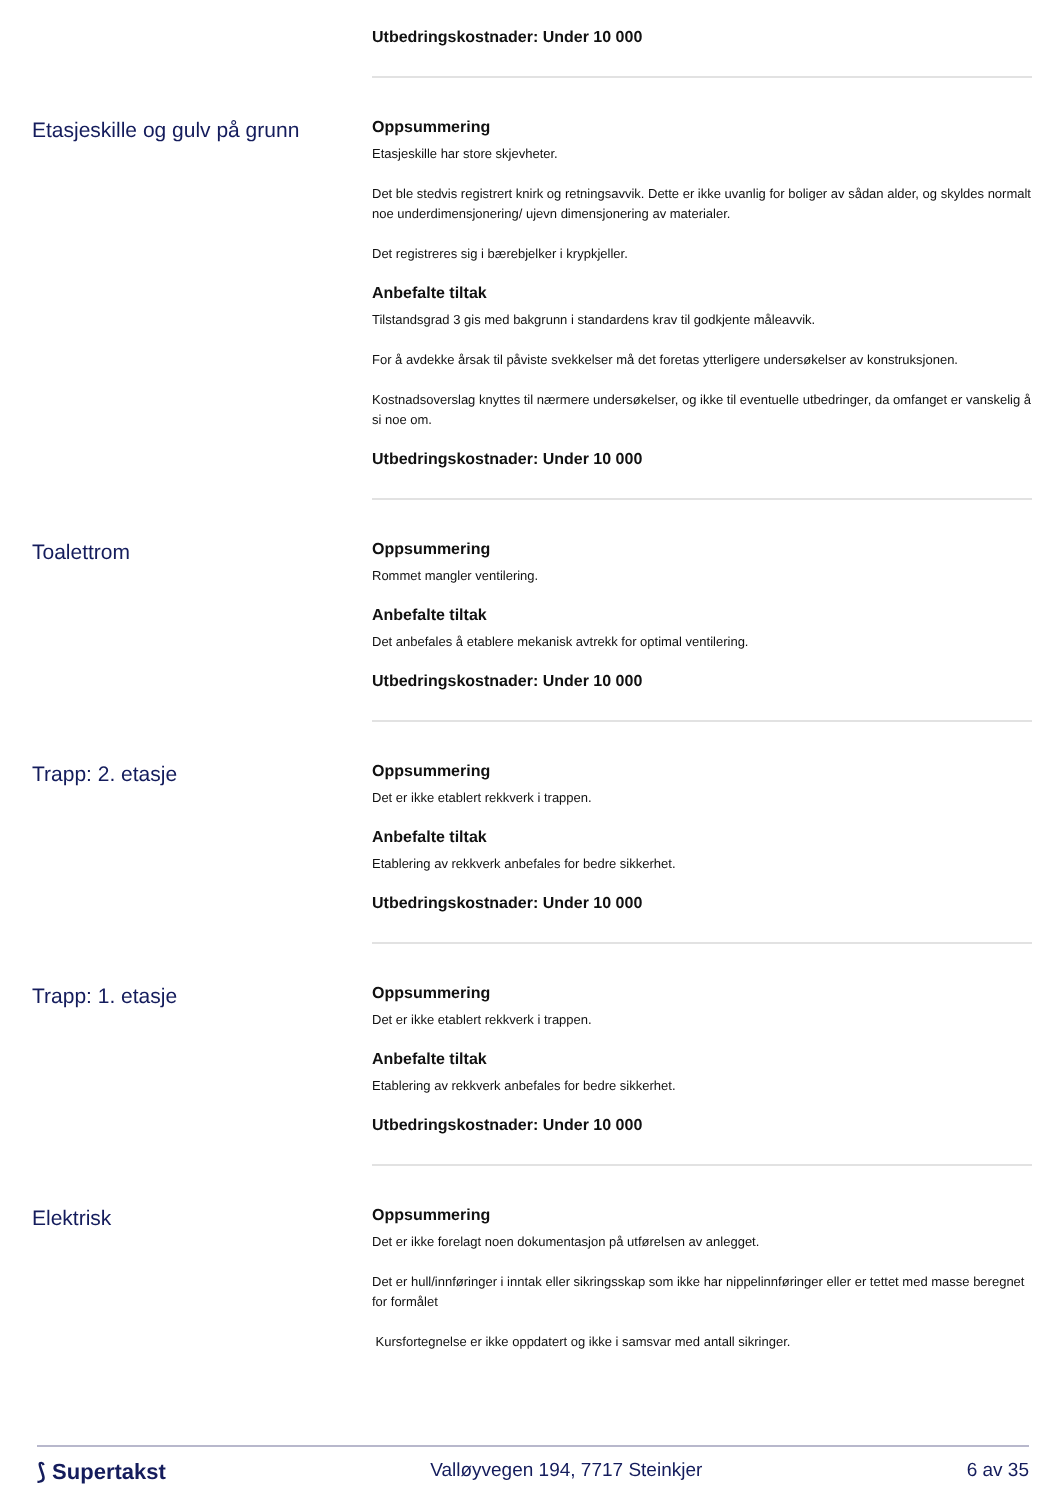Utbedringskostnader: Under 10 000
Etasjeskille og gulv på grunn
Oppsummering
Etasjeskille har store skjevheter.
Det ble stedvis registrert knirk og retningsavvik. Dette er ikke uvanlig for boliger av sådan alder, og skyldes normalt noe underdimensjonering/ ujevn dimensjonering av materialer.
Det registreres sig i bærebjelker i krypkjeller.
Anbefalte tiltak
Tilstandsgrad 3 gis med bakgrunn i standardens krav til godkjente måleavvik.
For å avdekke årsak til påviste svekkelser må det foretas ytterligere undersøkelser av konstruksjonen.
Kostnadsoverslag knyttes til nærmere undersøkelser, og ikke til eventuelle utbedringer, da omfanget er vanskelig å si noe om.
Utbedringskostnader: Under 10 000
Toalettrom
Oppsummering
Rommet mangler ventilering.
Anbefalte tiltak
Det anbefales å etablere mekanisk avtrekk for optimal ventilering.
Utbedringskostnader: Under 10 000
Trapp: 2. etasje
Oppsummering
Det er ikke etablert rekkverk i trappen.
Anbefalte tiltak
Etablering av rekkverk anbefales for bedre sikkerhet.
Utbedringskostnader: Under 10 000
Trapp: 1. etasje
Oppsummering
Det er ikke etablert rekkverk i trappen.
Anbefalte tiltak
Etablering av rekkverk anbefales for bedre sikkerhet.
Utbedringskostnader: Under 10 000
Elektrisk
Oppsummering
Det er ikke forelagt noen dokumentasjon på utførelsen av anlegget.
Det er hull/innføringer i inntak eller sikringsskap som ikke har nippelinnføringer eller er tettet med masse beregnet for formålet
Kursfortegnelse er ikke oppdatert og ikke i samsvar med antall sikringer.
⟆ Supertakst Valløyvegen 194, 7717 Steinkjer 6 av 35